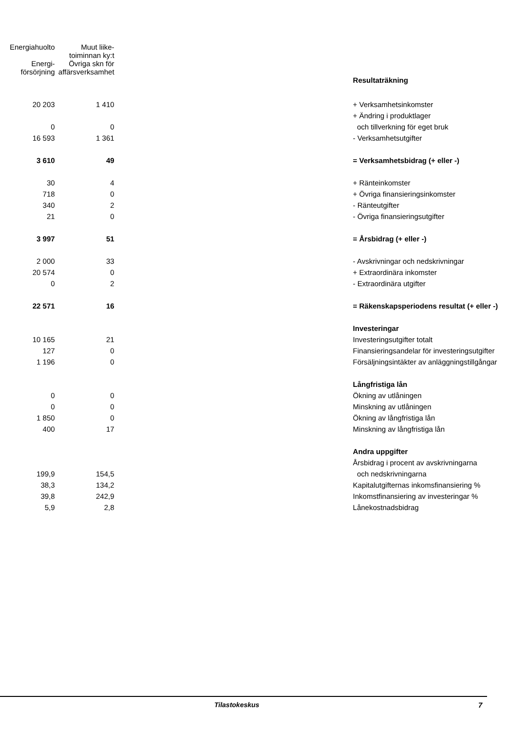| Energiahuolto | Muut liike- toiminnan ky:t | | |
| Energi- försörjning | Övriga skn för affärsverksamhet | | |
| | | | Resultaträkning |
| 20 203 | 1 410 | | + Verksamhetsinkomster |
| | | | + Ändring i produktlager |
| 0 | 0 | | och tillverkning för eget bruk |
| 16 593 | 1 361 | | - Verksamhetsutgifter |
| 3 610 | 49 | | = Verksamhetsbidrag (+ eller -) |
| 30 | 4 | | + Ränteinkomster |
| 718 | 0 | | + Övriga finansieringsinkomster |
| 340 | 2 | | - Ränteutgifter |
| 21 | 0 | | - Övriga finansieringsutgifter |
| 3 997 | 51 | | = Årsbidrag (+ eller -) |
| 2 000 | 33 | | - Avskrivningar och nedskrivningar |
| 20 574 | 0 | | + Extraordinära inkomster |
| 0 | 2 | | - Extraordinära utgifter |
| 22 571 | 16 | | = Räkenskapsperiodens resultat (+ eller -) |
| | | | Investeringar |
| 10 165 | 21 | | Investeringsutgifter totalt |
| 127 | 0 | | Finansieringsandelar för investeringsutgifter |
| 1 196 | 0 | | Försäljningsintäkter av anläggningstillgångar |
| | | | Långfristiga lån |
| 0 | 0 | | Ökning av utlåningen |
| 0 | 0 | | Minskning av utlåningen |
| 1 850 | 0 | | Ökning av långfristiga lån |
| 400 | 17 | | Minskning av långfristiga lån |
| | | | Andra uppgifter |
| | | | Årsbidrag i procent av avskrivningarna |
| 199,9 | 154,5 | | och nedskrivningarna |
| 38,3 | 134,2 | | Kapitalutgifternas inkomsfinansiering % |
| 39,8 | 242,9 | | Inkomstfinansiering av investeringar % |
| 5,9 | 2,8 | | Lånekostnadsbidrag |
Tilastokeskus 7